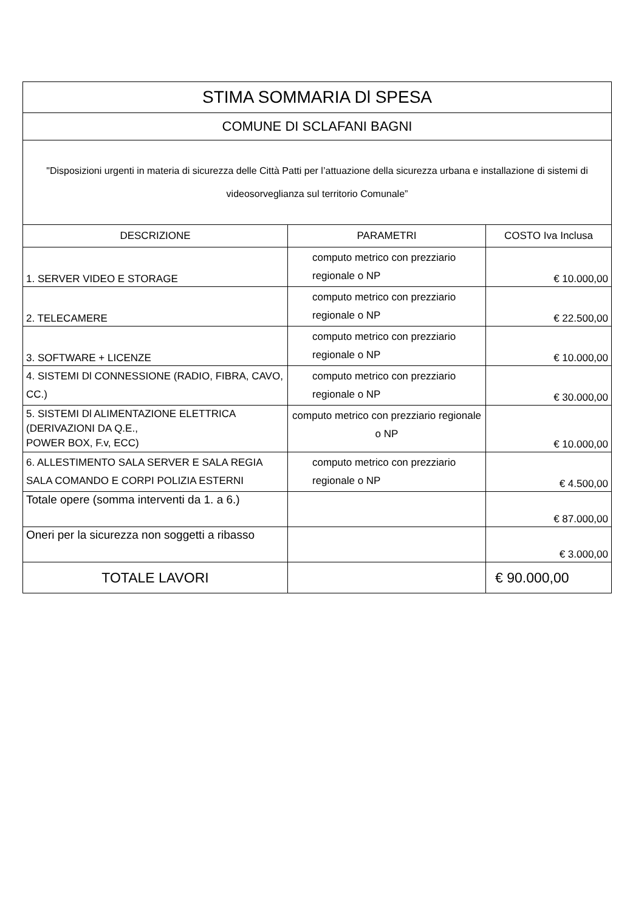| STIMA SOMMARIA Dl SPESA | | |
| --- | --- | --- |
| COMUNE DI SCLAFANI BAGNI | | |
| "Disposizioni urgenti in materia di sicurezza delle Città Patti per l’attuazione della sicurezza urbana e installazione di sistemi di videosorveglianza sul territorio Comunale” | | |
| DESCRIZIONE | PARAMETRI | COSTO Iva Inclusa |
| 1. SERVER VIDEO E STORAGE | computo metrico con prezziario regionale o NP | € 10.000,00 |
| 2. TELECAMERE | computo metrico con prezziario regionale o NP | € 22.500,00 |
| 3. SOFTWARE + LICENZE | computo metrico con prezziario regionale o NP | € 10.000,00 |
| 4. SISTEMI Dl CONNESSIONE (RADIO, FIBRA, CAVO, CC.) | computo metrico con prezziario regionale o NP | € 30.000,00 |
| 5. SISTEMI Dl ALIMENTAZIONE ELETTRICA (DERIVAZIONI DA Q.E., POWER BOX, F.v, ECC) | computo metrico con prezziario regionale o NP | € 10.000,00 |
| 6. ALLESTIMENTO SALA SERVER E SALA REGIA SALA COMANDO E CORPI POLIZIA ESTERNI | computo metrico con prezziario regionale o NP | € 4.500,00 |
| Totale opere (somma interventi da 1. a 6.) | | € 87.000,00 |
| Oneri per la sicurezza non soggetti a ribasso | | € 3.000,00 |
| TOTALE LAVORI | | € 90.000,00 |